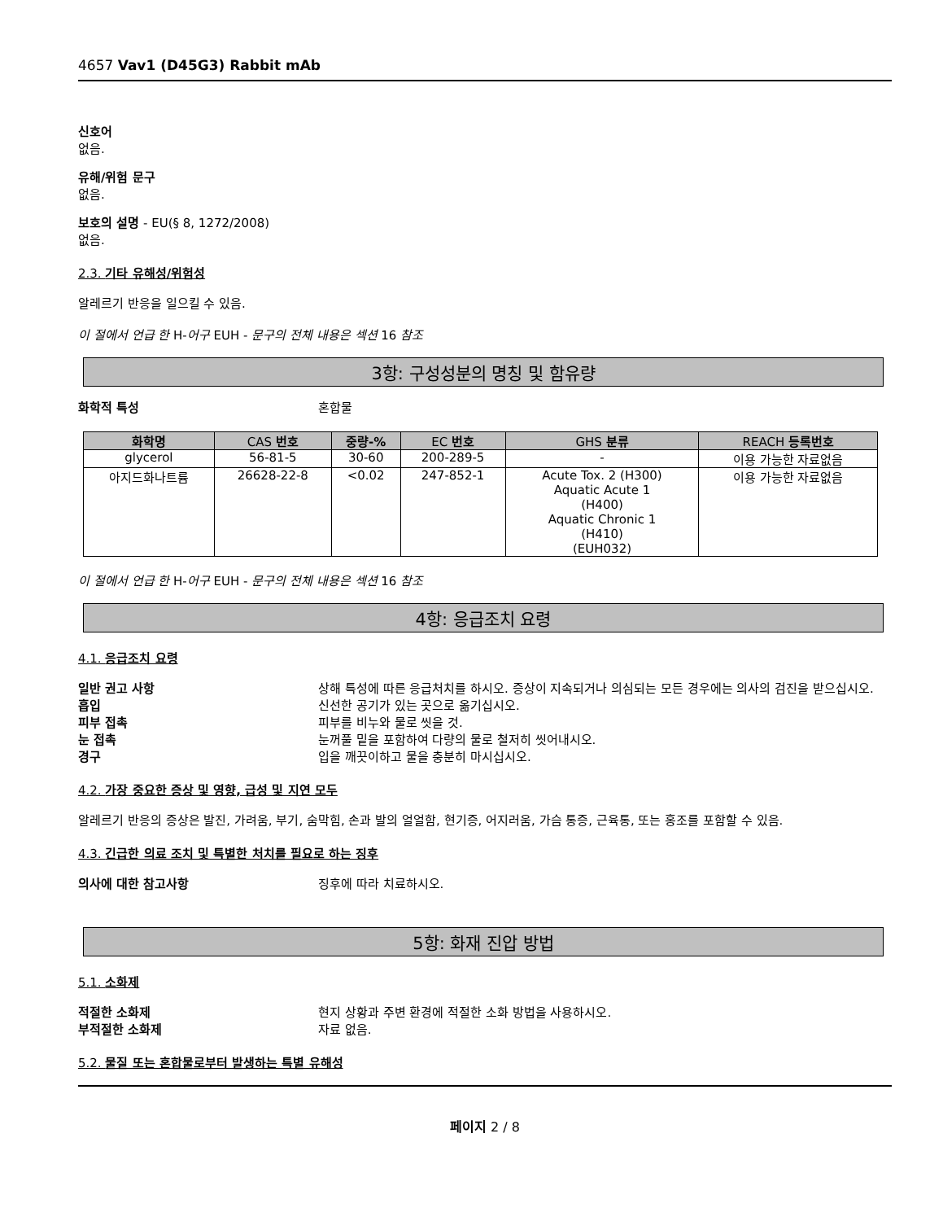4657 Vav1 (D45G3) Rabbit mAb
신호어
없음.
유해/위험 문구
없음.
보호의 설명 - EU(§ 8, 1272/2008)
없음.
2.3. 기타 유해성/위험성
알레르기 반응을 일으킬 수 있음.
이 절에서 언급 한 H-어구 EUH - 문구의 전체 내용은 섹션 16 참조
3항: 구성성분의 명칭 및 함유량
화학적 특성 혼합물
| 화학명 | CAS 번호 | 중량-% | EC 번호 | GHS 분류 | REACH 등록번호 |
| --- | --- | --- | --- | --- | --- |
| glycerol | 56-81-5 | 30-60 | 200-289-5 | - | 이용 가능한 자료없음 |
| 아지드화나트륨 | 26628-22-8 | <0.02 | 247-852-1 | Acute Tox. 2 (H300) Aquatic Acute 1 (H400) Aquatic Chronic 1 (H410) (EUH032) | 이용 가능한 자료없음 |
이 절에서 언급 한 H-어구 EUH - 문구의 전체 내용은 섹션 16 참조
4항: 응급조치 요령
4.1. 응급조치 요령
일반 권고 사항 상해 특성에 따른 응급처치를 하시오. 증상이 지속되거나 의심되는 모든 경우에는 의사의 검진을 받으십시오.
흡입 신선한 공기가 있는 곳으로 옮기십시오.
피부 접촉 피부를 비누와 물로 씻을 것.
눈 접촉 눈꺼풀 밑을 포함하여 다량의 물로 철저히 씻어내시오.
경구 입을 깨끗이하고 물을 충분히 마시십시오.
4.2. 가장 중요한 증상 및 영향, 급성 및 지연 모두
알레르기 반응의 증상은 발진, 가려움, 부기, 숨막힘, 손과 발의 얼얼함, 현기증, 어지러움, 가슴 통증, 근육통, 또는 홍조를 포함할 수 있음.
4.3. 긴급한 의료 조치 및 특별한 처치를 필요로 하는 징후
의사에 대한 참고사항 징후에 따라 치료하시오.
5항: 화재 진압 방법
5.1. 소화제
적절한 소화제 현지 상황과 주변 환경에 적절한 소화 방법을 사용하시오.
부적절한 소화제 자료 없음.
5.2. 물질 또는 혼합물로부터 발생하는 특별 유해성
페이지 2 / 8